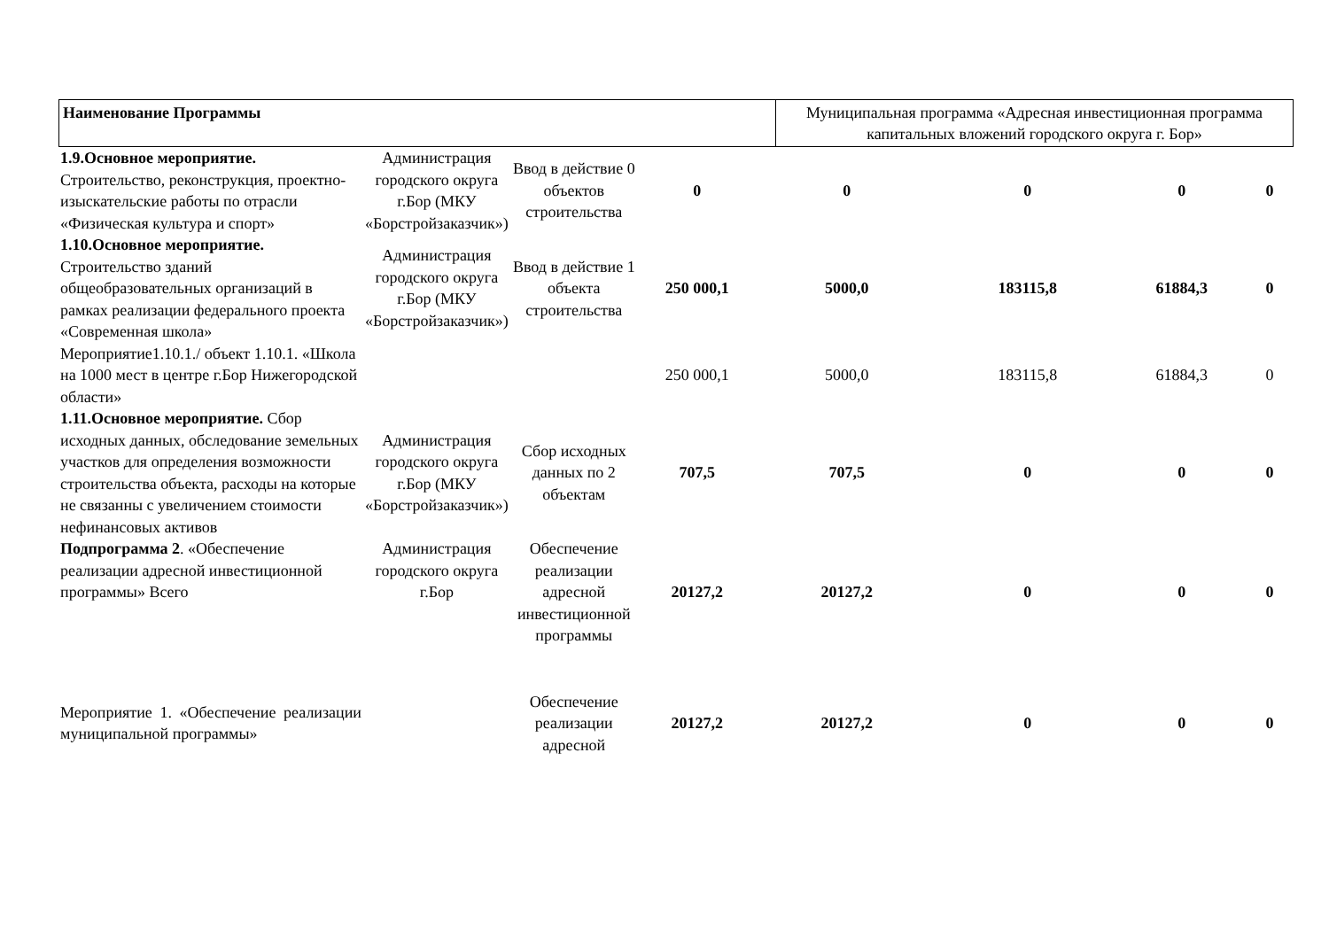| Наименование Программы | Муниципальная программа «Адресная инвестиционная программа капитальных вложений городского округа г. Бор» |
| 1.9.Основное мероприятие. Строительство, реконструкция, проектно-изыскательские работы по отрасли «Физическая культура и спорт» | Администрация городского округа г.Бор (МКУ «Борстройзаказчик») | Ввод в действие 0 объектов строительства | 0 | 0 | 0 | 0 | 0 |
| 1.10.Основное мероприятие. Строительство зданий общеобразовательных организаций в рамках реализации федерального проекта «Современная школа» | Администрация городского округа г.Бор (МКУ «Борстройзаказчик») | Ввод в действие 1 объекта строительства | 250 000,1 | 5000,0 | 183115,8 | 61884,3 | 0 |
| Мероприятие1.10.1./ объект 1.10.1. «Школа на 1000 мест в центре г.Бор Нижегородской области» | | | 250 000,1 | 5000,0 | 183115,8 | 61884,3 | 0 |
| 1.11.Основное мероприятие. Сбор исходных данных, обследование земельных участков для определения возможности строительства объекта, расходы на которые не связанны с увеличением стоимости нефинансовых активов | Администрация городского округа г.Бор (МКУ «Борстройзаказчик») | Сбор исходных данных по 2 объектам | 707,5 | 707,5 | 0 | 0 | 0 |
| Подпрограмма 2 . «Обеспечение реализации адресной инвестиционной программы» Всего | Администрация городского округа г.Бор | Обеспечение реализации адресной инвестиционной программы | 20127,2 | 20127,2 | 0 | 0 | 0 |
| Мероприятие 1. «Обеспечение реализации муниципальной программы» | | Обеспечение реализации адресной | 20127,2 | 20127,2 | 0 | 0 | 0 |